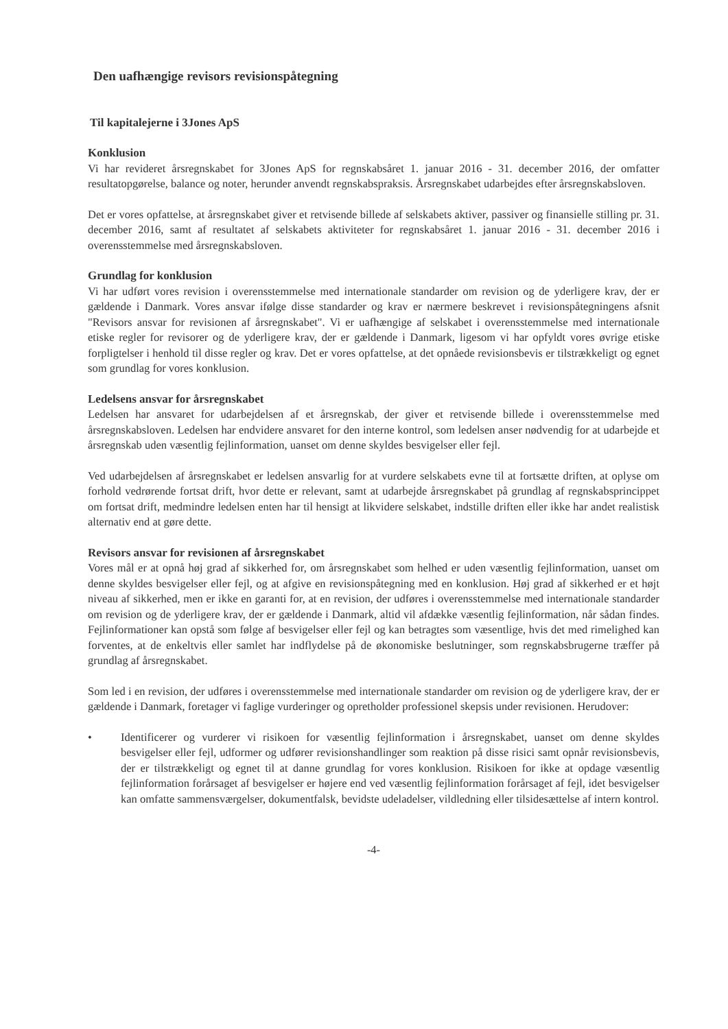Den uafhængige revisors revisionspåtegning
Til kapitalejerne i 3Jones ApS
Konklusion
Vi har revideret årsregnskabet for 3Jones ApS for regnskabsåret 1. januar 2016 - 31. december 2016, der omfatter resultatopgørelse, balance og noter, herunder anvendt regnskabspraksis. Årsregnskabet udarbejdes efter årsregnskabsloven.
Det er vores opfattelse, at årsregnskabet giver et retvisende billede af selskabets aktiver, passiver og finansielle stilling pr. 31. december 2016, samt af resultatet af selskabets aktiviteter for regnskabsåret 1. januar 2016 - 31. december 2016 i overensstemmelse med årsregnskabsloven.
Grundlag for konklusion
Vi har udført vores revision i overensstemmelse med internationale standarder om revision og de yderligere krav, der er gældende i Danmark. Vores ansvar ifølge disse standarder og krav er nærmere beskrevet i revisionspåtegningens afsnit "Revisors ansvar for revisionen af årsregnskabet". Vi er uafhængige af selskabet i overensstemmelse med internationale etiske regler for revisorer og de yderligere krav, der er gældende i Danmark, ligesom vi har opfyldt vores øvrige etiske forpligtelser i henhold til disse regler og krav. Det er vores opfattelse, at det opnåede revisionsbevis er tilstrækkeligt og egnet som grundlag for vores konklusion.
Ledelsens ansvar for årsregnskabet
Ledelsen har ansvaret for udarbejdelsen af et årsregnskab, der giver et retvisende billede i overensstemmelse med årsregnskabsloven. Ledelsen har endvidere ansvaret for den interne kontrol, som ledelsen anser nødvendig for at udarbejde et årsregnskab uden væsentlig fejlinformation, uanset om denne skyldes besvigelser eller fejl.
Ved udarbejdelsen af årsregnskabet er ledelsen ansvarlig for at vurdere selskabets evne til at fortsætte driften, at oplyse om forhold vedrørende fortsat drift, hvor dette er relevant, samt at udarbejde årsregnskabet på grundlag af regnskabsprincippet om fortsat drift, medmindre ledelsen enten har til hensigt at likvidere selskabet, indstille driften eller ikke har andet realistisk alternativ end at gøre dette.
Revisors ansvar for revisionen af årsregnskabet
Vores mål er at opnå høj grad af sikkerhed for, om årsregnskabet som helhed er uden væsentlig fejlinformation, uanset om denne skyldes besvigelser eller fejl, og at afgive en revisionspåtegning med en konklusion. Høj grad af sikkerhed er et højt niveau af sikkerhed, men er ikke en garanti for, at en revision, der udføres i overensstemmelse med internationale standarder om revision og de yderligere krav, der er gældende i Danmark, altid vil afdække væsentlig fejlinformation, når sådan findes. Fejlinformationer kan opstå som følge af besvigelser eller fejl og kan betragtes som væsentlige, hvis det med rimelighed kan forventes, at de enkeltvis eller samlet har indflydelse på de økonomiske beslutninger, som regnskabsbrugerne træffer på grundlag af årsregnskabet.
Som led i en revision, der udføres i overensstemmelse med internationale standarder om revision og de yderligere krav, der er gældende i Danmark, foretager vi faglige vurderinger og opretholder professionel skepsis under revisionen. Herudover:
• Identificerer og vurderer vi risikoen for væsentlig fejlinformation i årsregnskabet, uanset om denne skyldes besvigelser eller fejl, udformer og udfører revisionshandlinger som reaktion på disse risici samt opnår revisionsbevis, der er tilstrækkeligt og egnet til at danne grundlag for vores konklusion. Risikoen for ikke at opdage væsentlig fejlinformation forårsaget af besvigelser er højere end ved væsentlig fejlinformation forårsaget af fejl, idet besvigelser kan omfatte sammensværgelser, dokumentfalsk, bevidste udeladelser, vildledning eller tilsidesættelse af intern kontrol.
-4-